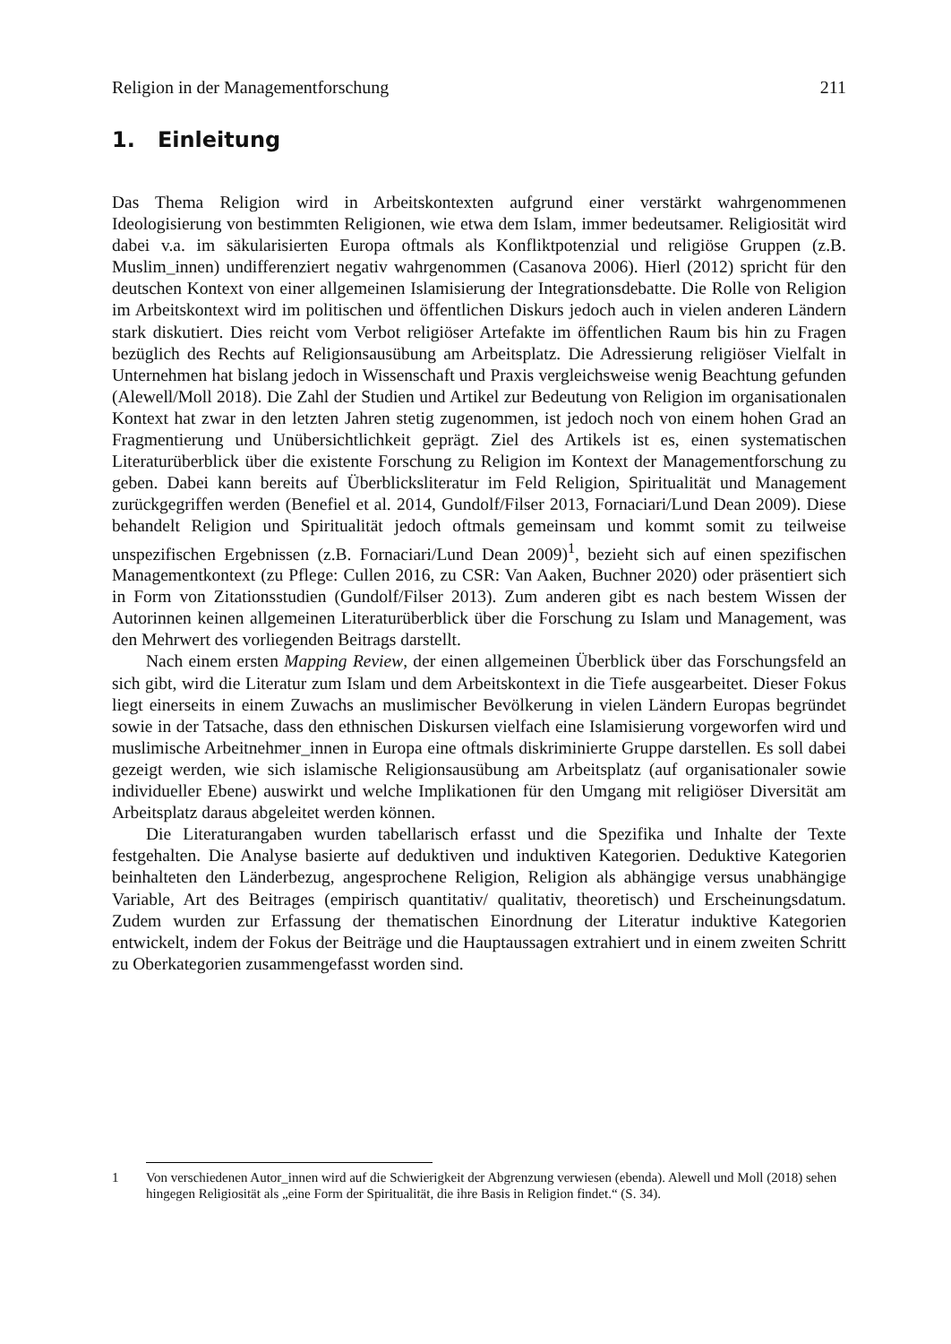Religion in der Managementforschung 211
1. Einleitung
Das Thema Religion wird in Arbeitskontexten aufgrund einer verstärkt wahrgenommenen Ideologisierung von bestimmten Religionen, wie etwa dem Islam, immer bedeutsamer. Religiosität wird dabei v.a. im säkularisierten Europa oftmals als Konfliktpotenzial und religiöse Gruppen (z.B. Muslim_innen) undifferenziert negativ wahrgenommen (Casanova 2006). Hierl (2012) spricht für den deutschen Kontext von einer allgemeinen Islamisierung der Integrationsdebatte. Die Rolle von Religion im Arbeitskontext wird im politischen und öffentlichen Diskurs jedoch auch in vielen anderen Ländern stark diskutiert. Dies reicht vom Verbot religiöser Artefakte im öffentlichen Raum bis hin zu Fragen bezüglich des Rechts auf Religionsausübung am Arbeitsplatz. Die Adressierung religiöser Vielfalt in Unternehmen hat bislang jedoch in Wissenschaft und Praxis vergleichsweise wenig Beachtung gefunden (Alewell/Moll 2018). Die Zahl der Studien und Artikel zur Bedeutung von Religion im organisationalen Kontext hat zwar in den letzten Jahren stetig zugenommen, ist jedoch noch von einem hohen Grad an Fragmentierung und Unübersichtlichkeit geprägt. Ziel des Artikels ist es, einen systematischen Literaturüberblick über die existente Forschung zu Religion im Kontext der Managementforschung zu geben. Dabei kann bereits auf Überblicksliteratur im Feld Religion, Spiritualität und Management zurückgegriffen werden (Benefiel et al. 2014, Gundolf/Filser 2013, Fornaciari/Lund Dean 2009). Diese behandelt Religion und Spiritualität jedoch oftmals gemeinsam und kommt somit zu teilweise unspezifischen Ergebnissen (z.B. Fornaciari/Lund Dean 2009)<sup>1</sup>, bezieht sich auf einen spezifischen Managementkontext (zu Pflege: Cullen 2016, zu CSR: Van Aaken, Buchner 2020) oder präsentiert sich in Form von Zitationsstudien (Gundolf/Filser 2013). Zum anderen gibt es nach bestem Wissen der Autorinnen keinen allgemeinen Literaturüberblick über die Forschung zu Islam und Management, was den Mehrwert des vorliegenden Beitrags darstellt.
Nach einem ersten Mapping Review, der einen allgemeinen Überblick über das Forschungsfeld an sich gibt, wird die Literatur zum Islam und dem Arbeitskontext in die Tiefe ausgearbeitet. Dieser Fokus liegt einerseits in einem Zuwachs an muslimischer Bevölkerung in vielen Ländern Europas begründet sowie in der Tatsache, dass den ethnischen Diskursen vielfach eine Islamisierung vorgeworfen wird und muslimische Arbeitnehmer_innen in Europa eine oftmals diskriminierte Gruppe darstellen. Es soll dabei gezeigt werden, wie sich islamische Religionsausübung am Arbeitsplatz (auf organisationaler sowie individueller Ebene) auswirkt und welche Implikationen für den Umgang mit religiöser Diversität am Arbeitsplatz daraus abgeleitet werden können.
Die Literaturangaben wurden tabellarisch erfasst und die Spezifika und Inhalte der Texte festgehalten. Die Analyse basierte auf deduktiven und induktiven Kategorien. Deduktive Kategorien beinhalteten den Länderbezug, angesprochene Religion, Religion als abhängige versus unabhängige Variable, Art des Beitrages (empirisch quantitativ/ qualitativ, theoretisch) und Erscheinungsdatum. Zudem wurden zur Erfassung der thematischen Einordnung der Literatur induktive Kategorien entwickelt, indem der Fokus der Beiträge und die Hauptaussagen extrahiert und in einem zweiten Schritt zu Oberkategorien zusammengefasst worden sind.
1 Von verschiedenen Autor_innen wird auf die Schwierigkeit der Abgrenzung verwiesen (ebenda). Alewell und Moll (2018) sehen hingegen Religiosität als „eine Form der Spiritualität, die ihre Basis in Religion findet.“ (S. 34).